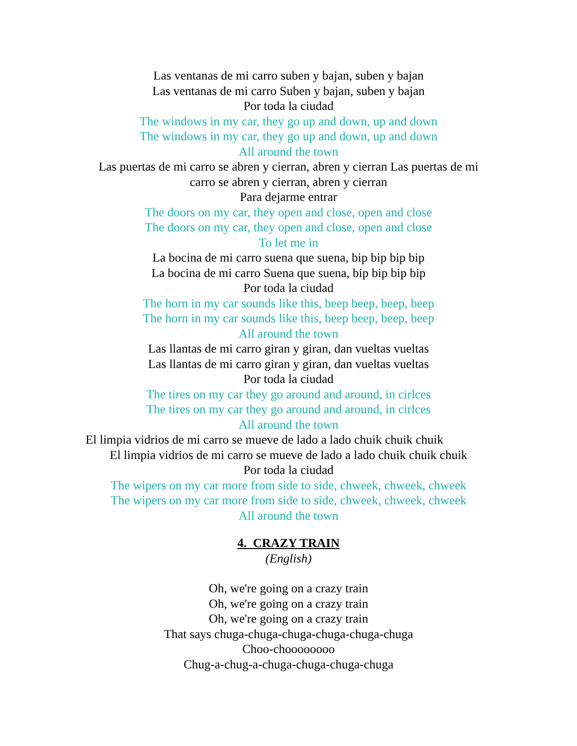Las ventanas de mi carro suben y bajan, suben y bajan
Las ventanas de mi carro Suben y bajan, suben y bajan
Por toda la ciudad
The windows in my car, they go up and down, up and down
The windows in my car, they go up and down, up and down
All around the town
Las puertas de mi carro se abren y cierran, abren y cierran Las puertas de mi carro se abren y cierran, abren y cierran
Para dejarme entrar
The doors on my car, they open and close, open and close
The doors on my car, they open and close, open and close
To let me in
La bocina de mi carro suena que suena, bip bip bip bip
La bocina de mi carro Suena que suena, bip bip bip bip
Por toda la ciudad
The horn in my car sounds like this, beep beep, beep, beep
The horn in my car sounds like this, beep beep, beep, beep
All around the town
Las llantas de mi carro giran y giran, dan vueltas vueltas
Las llantas de mi carro giran y giran, dan vueltas vueltas
Por toda la ciudad
The tires on my car they go around and around, in cirlces
The tires on my car they go around and around, in cirlces
All around the town
El limpia vidrios de mi carro se mueve de lado a lado chuik chuik chuik
El limpia vidrios de mi carro se mueve de lado a lado chuik chuik chuik
Por toda la ciudad
The wipers on my car more from side to side, chweek, chweek, chweek
The wipers on my car more from side to side, chweek, chweek, chweek
All around the town
4. CRAZY TRAIN
(English)
Oh, we're going on a crazy train
Oh, we're going on a crazy train
Oh, we're going on a crazy train
That says chuga-chuga-chuga-chuga-chuga-chuga
Choo-choooooooo
Chug-a-chug-a-chuga-chuga-chuga-chuga